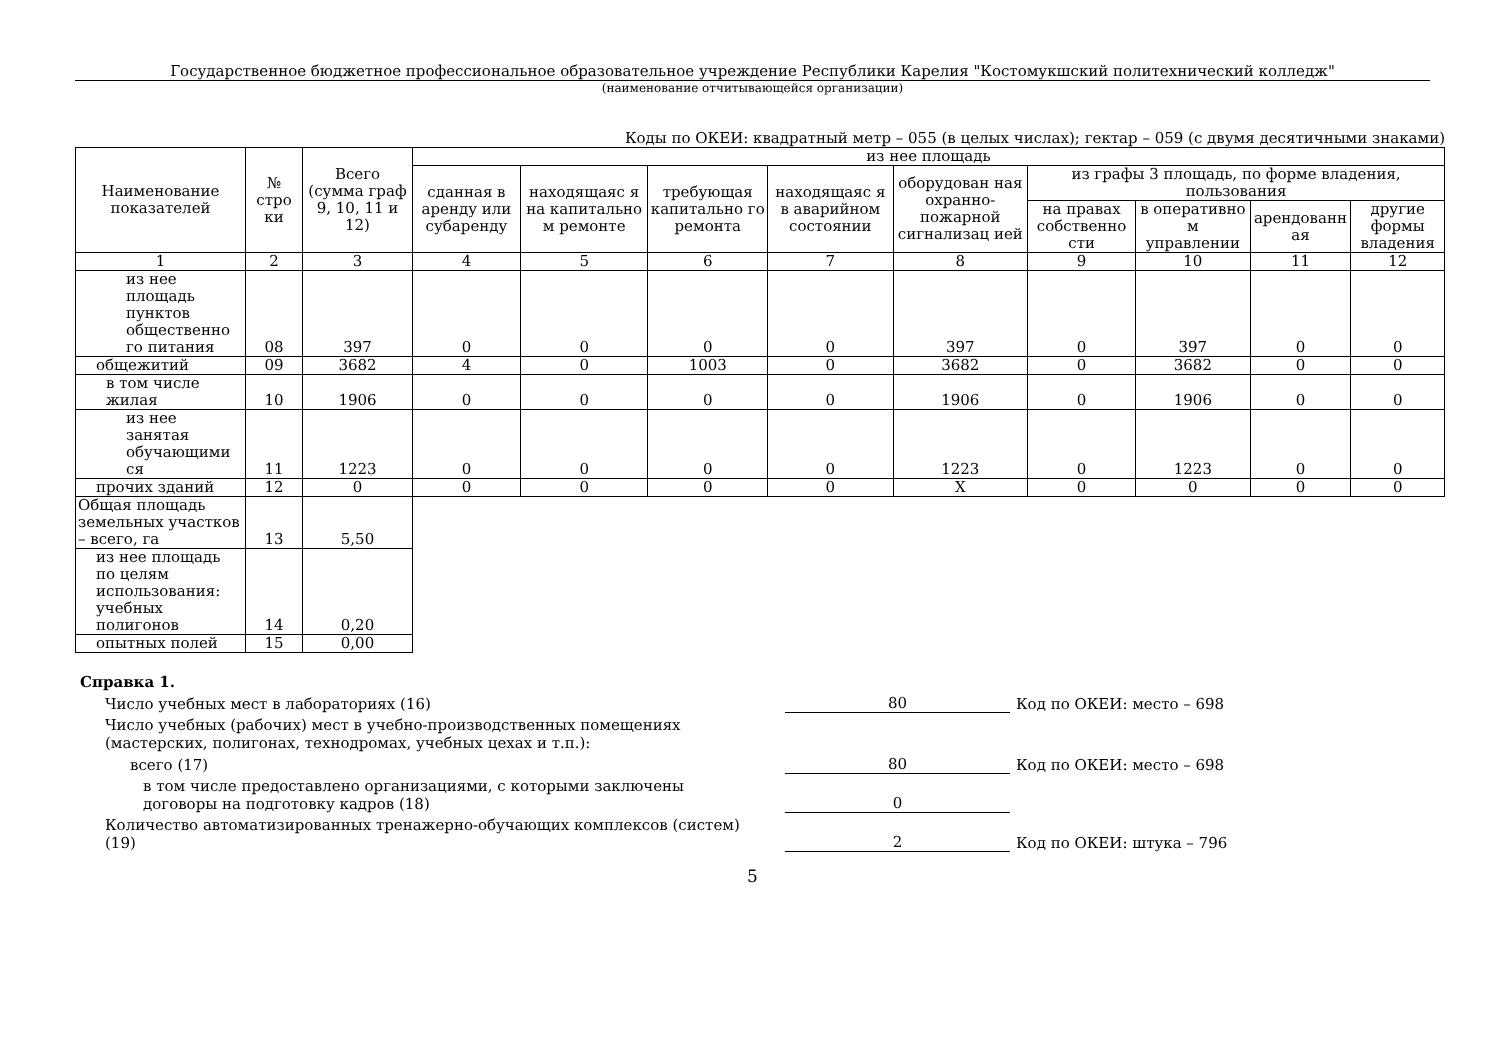Государственное бюджетное профессиональное образовательное учреждение Республики Карелия "Костомукшский политехнический колледж"
(наименование отчитывающейся организации)
Коды по ОКЕИ: квадратный метр – 055 (в целых числах); гектар – 059 (с двумя десятичными знаками)
| Наименование показателей | № стро ки | Всего (сумма граф 9, 10, 11 и 12) | из нее площадь | | | | | | | | |
| --- | --- | --- | --- | --- | --- | --- | --- | --- | --- | --- | --- |
| | | | сданная в аренду или субаренду | находящаяс я на капитально м ремонте | требующая капитально го ремонта | находящаяс я в аварийном состоянии | оборудован ная охранно-пожарной сигнализац ией | из графы 3 площадь, по форме владения, пользования | | | |
| | | | | | | | | на правах собственно сти | в оперативно м управлении | арендованн ая | другие формы владения |
| 1 | 2 | 3 | 4 | 5 | 6 | 7 | 8 | 9 | 10 | 11 | 12 |
| из нее площадь пунктов общественно го питания | 08 | 397 | 0 | 0 | 0 | 0 | 397 | 0 | 397 | 0 | 0 |
| общежитий | 09 | 3682 | 4 | 0 | 1003 | 0 | 3682 | 0 | 3682 | 0 | 0 |
| в том числе жилая | 10 | 1906 | 0 | 0 | 0 | 0 | 1906 | 0 | 1906 | 0 | 0 |
| из нее занятая обучающими ся | 11 | 1223 | 0 | 0 | 0 | 0 | 1223 | 0 | 1223 | 0 | 0 |
| прочих зданий | 12 | 0 | 0 | 0 | 0 | 0 | X | 0 | 0 | 0 | 0 |
| Общая площадь земельных участков – всего, га | 13 | 5,50 | | | | | | | | | |
| из нее площадь по целям использования: учебных полигонов | 14 | 0,20 | | | | | | | | | |
| опытных полей | 15 | 0,00 | | | | | | | | | |
Справка 1.
Число учебных мест в лабораториях (16)
80
Код по ОКЕИ: место – 698
Число учебных (рабочих) мест в учебно-производственных помещениях
(мастерских, полигонах, технодромах, учебных цехах и т.п.):
всего (17)
80
Код по ОКЕИ: место – 698
в том числе предоставлено организациями, с которыми заключены договоры на подготовку кадров (18)
0
Количество автоматизированных тренажерно-обучающих комплексов (систем) (19)
2
Код по ОКЕИ: штука – 796
5